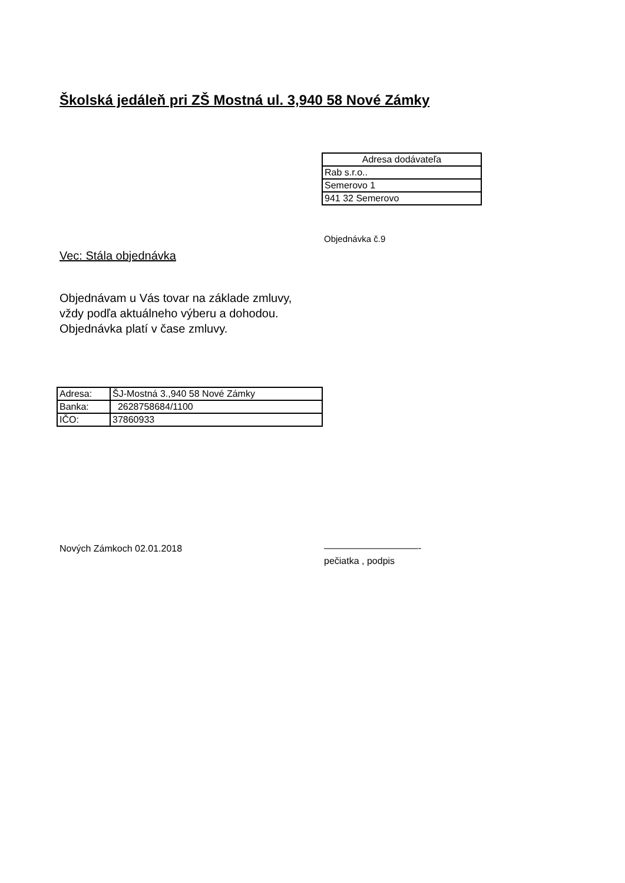Školská jedáleň pri ZŠ Mostná ul. 3,940 58 Nové Zámky
| Adresa dodávateľa |
| Rab s.r.o.. |
| Semerovo 1 |
| 941 32 Semerovo |
Objednávka č.9
Vec: Stála objednávka
Objednávam u Vás tovar na základe zmluvy,
vždy podľa aktuálneho výberu a dohodou.
Objednávka platí v čase zmluvy.
| Adresa: | ŠJ-Mostná 3.,940 58 Nové Zámky |
| Banka: | 2628758684/1100 |
| IČO: | 37860933 |
Nových Zámkoch 02.01.2018
——————————-
pečiatka , podpis